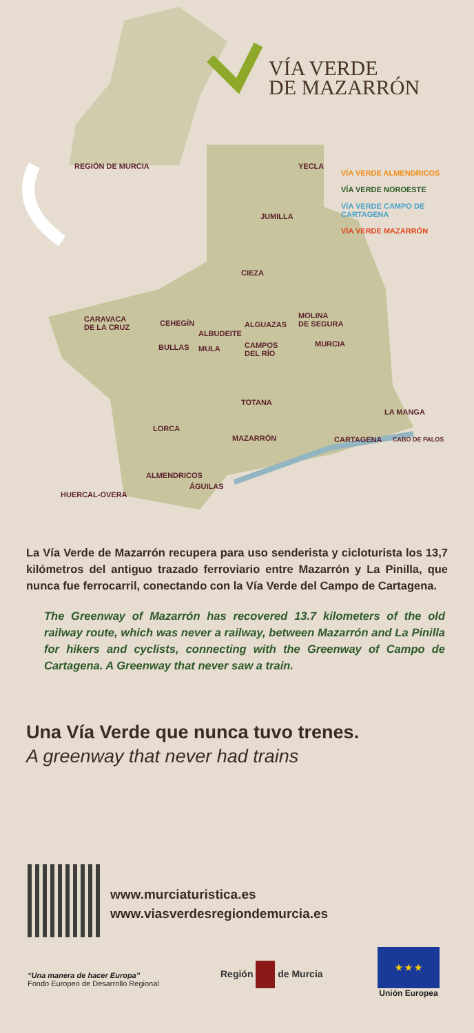VÍA VERDE
DE MAZARRÓN
REGIÓN DE MURCIA YECLA
JUMILLA
CIEZA
CARAVACA
DE LA CRUZ
CEHEGÍN
BULLAS
ALBUDEITE
MULA
ALGUAZAS
MOLINA
DE SEGURA
CAMPOS
DEL RÍO
MURCIA
TOTANA
LA MANGA
LORCA
MAZARRÓN CARTAGENA CABO DE PALOS
ALMENDRICOS
ÁGUILAS
HUERCAL-OVERA
VÍA VERDE ALMENDRICOS
VÍA VERDE NOROESTE
VÍA VERDE CAMPO DE CARTAGENA
VÍA VERDE MAZARRÓN
La Vía Verde de Mazarrón recupera para uso senderista y cicloturista los 13,7 kilómetros del antiguo trazado ferroviario entre Mazarrón y La Pinilla, que nunca fue ferrocarril, conectando con la Vía Verde del Campo de Cartagena.
The Greenway of Mazarrón has recovered 13.7 kilometers of the old railway route, which was never a railway, between Mazarrón and La Pinilla for hikers and cyclists, connecting with the Greenway of Campo de Cartagena. A Greenway that never saw a train.
Una Vía Verde que nunca tuvo trenes.
A greenway that never had trains
www.murciaturistica.es
www.viasverdesregiondemurcia.es
“Una manera de hacer Europa”
Fondo Europeo de Desarrollo Regional
Región de Murcia
★ ★ ★
Unión Europea